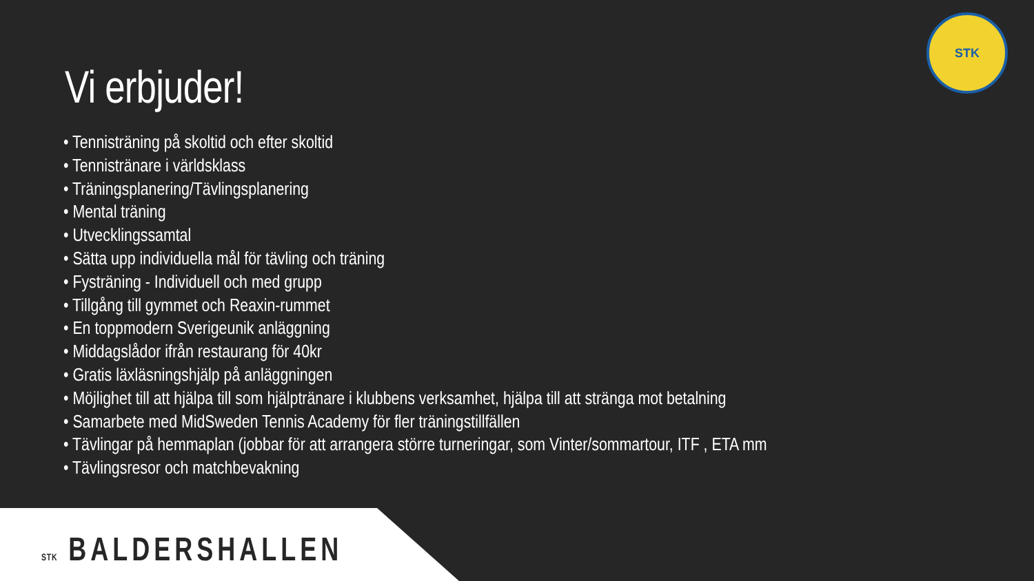STK
Vi erbjuder!
• Tennisträning på skoltid och efter skoltid
• Tennistränare i världsklass
• Träningsplanering/Tävlingsplanering
• Mental träning
• Utvecklingssamtal
• Sätta upp individuella mål för tävling och träning
• Fysträning - Individuell och med grupp
• Tillgång till gymmet och Reaxin-rummet
• En toppmodern Sverigeunik anläggning
• Middagslådor ifrån restaurang för 40kr
• Gratis läxläsningshjälp på anläggningen
• Möjlighet till att hjälpa till som hjälptränare i klubbens verksamhet, hjälpa till att stränga mot betalning
• Samarbete med MidSweden Tennis Academy för fler träningstillfällen
• Tävlingar på hemmaplan (jobbar för att arrangera större turneringar, som Vinter/sommartour, ITF , ETA mm
• Tävlingsresor och matchbevakning
STK BALDERSHALLEN